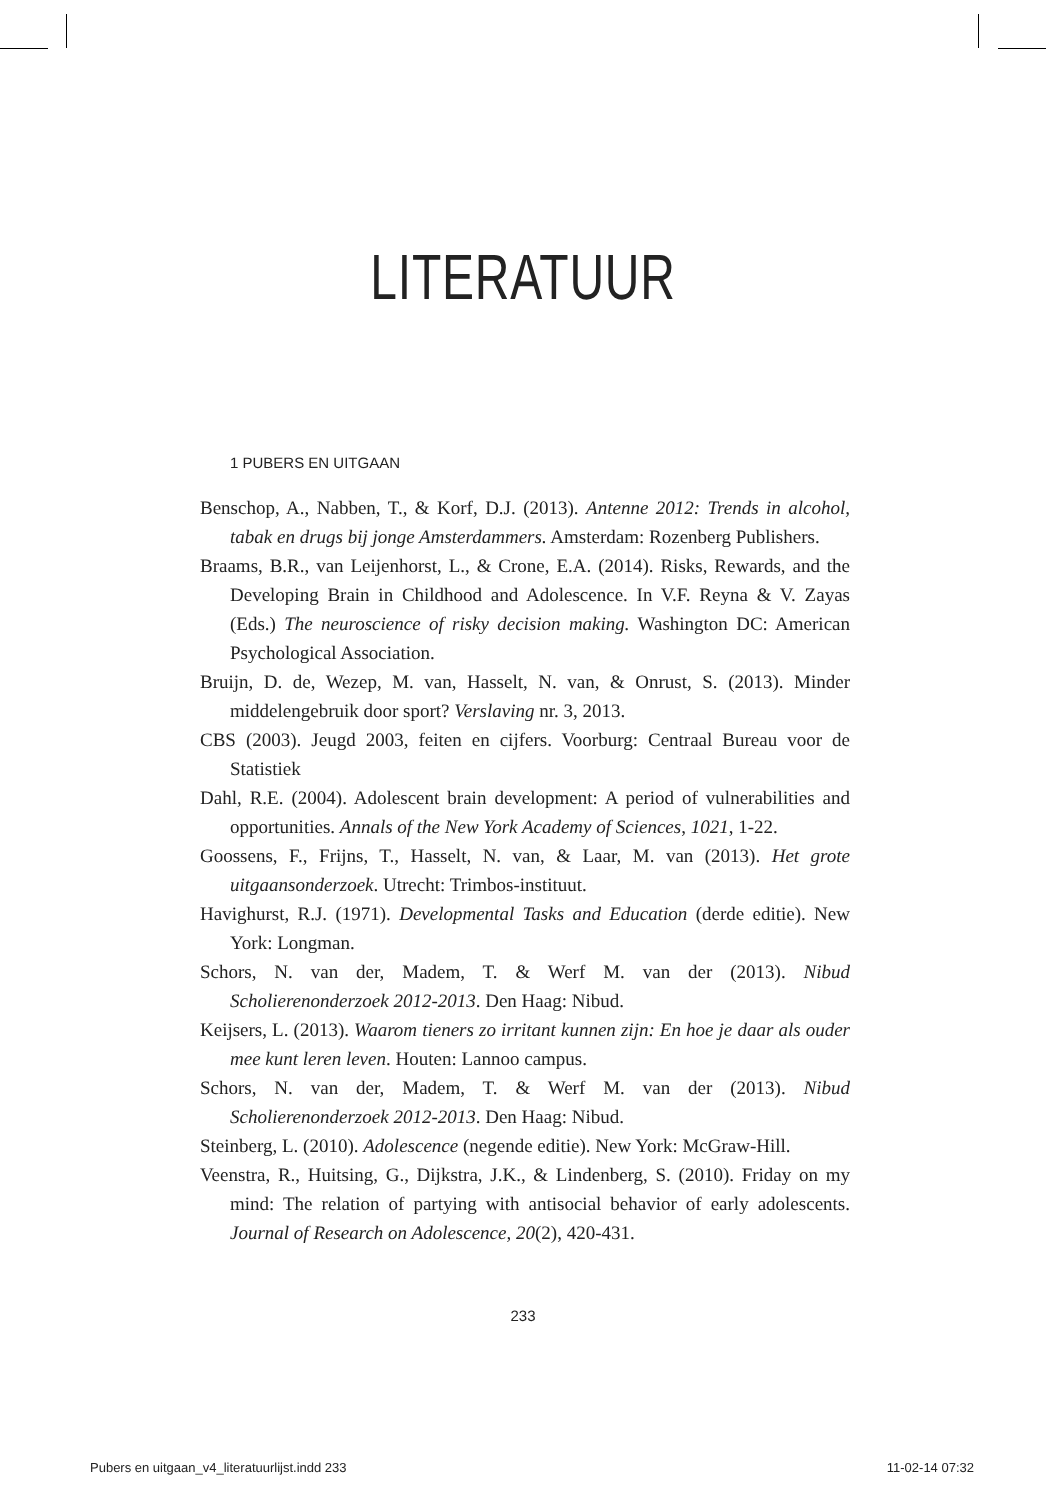LITERATUUR
1 PUBERS EN UITGAAN
Benschop, A., Nabben, T., & Korf, D.J. (2013). Antenne 2012: Trends in alcohol, tabak en drugs bij jonge Amsterdammers. Amsterdam: Rozenberg Publishers.
Braams, B.R., van Leijenhorst, L., & Crone, E.A. (2014). Risks, Rewards, and the Developing Brain in Childhood and Adolescence. In V.F. Reyna & V. Zayas (Eds.) The neuroscience of risky decision making. Washington DC: American Psychological Association.
Bruijn, D. de, Wezep, M. van, Hasselt, N. van, & Onrust, S. (2013). Minder middelengebruik door sport? Verslaving nr. 3, 2013.
CBS (2003). Jeugd 2003, feiten en cijfers. Voorburg: Centraal Bureau voor de Statistiek
Dahl, R.E. (2004). Adolescent brain development: A period of vulnerabilities and opportunities. Annals of the New York Academy of Sciences, 1021, 1-22.
Goossens, F., Frijns, T., Hasselt, N. van, & Laar, M. van (2013). Het grote uitgaansonderzoek. Utrecht: Trimbos-instituut.
Havighurst, R.J. (1971). Developmental Tasks and Education (derde editie). New York: Longman.
Schors, N. van der, Madem, T. & Werf M. van der (2013). Nibud Scholierenonderzoek 2012-2013. Den Haag: Nibud.
Keijsers, L. (2013). Waarom tieners zo irritant kunnen zijn: En hoe je daar als ouder mee kunt leren leven. Houten: Lannoo campus.
Schors, N. van der, Madem, T. & Werf M. van der (2013). Nibud Scholierenonderzoek 2012-2013. Den Haag: Nibud.
Steinberg, L. (2010). Adolescence (negende editie). New York: McGraw-Hill.
Veenstra, R., Huitsing, G., Dijkstra, J.K., & Lindenberg, S. (2010). Friday on my mind: The relation of partying with antisocial behavior of early adolescents. Journal of Research on Adolescence, 20(2), 420-431.
233
Pubers en uitgaan_v4_literatuurlijst.indd 233 11-02-14 07:32